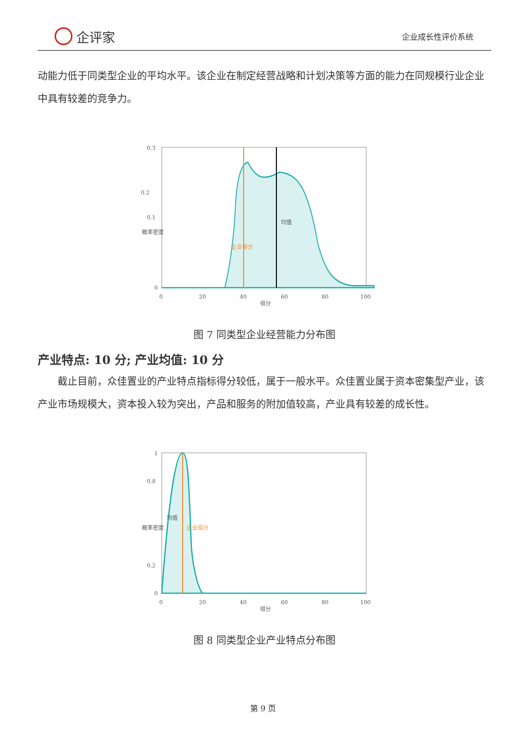企评家
企业成长性评价系统
动能力低于同类型企业的平均水平。该企业在制定经营战略和计划决策等方面的能力在同规模行业企业中具有较差的竞争力。
0.3
0.2
0.1
0
0
20
40
60
80
100
得分
概率密度
企业得分
均值
图 7 同类型企业经营能力分布图
产业特点: 10 分; 产业均值: 10 分
截止目前，众佳置业的产业特点指标得分较低，属于一般水平。众佳置业属于资本密集型产业，该产业市场规模大，资本投入较为突出，产品和服务的附加值较高，产业具有较差的成长性。
1
0.8
0.2
0
0
20
40
60
80
100
得分
概率密度
均值
企业得分
图 8 同类型企业产业特点分布图
第 9 页